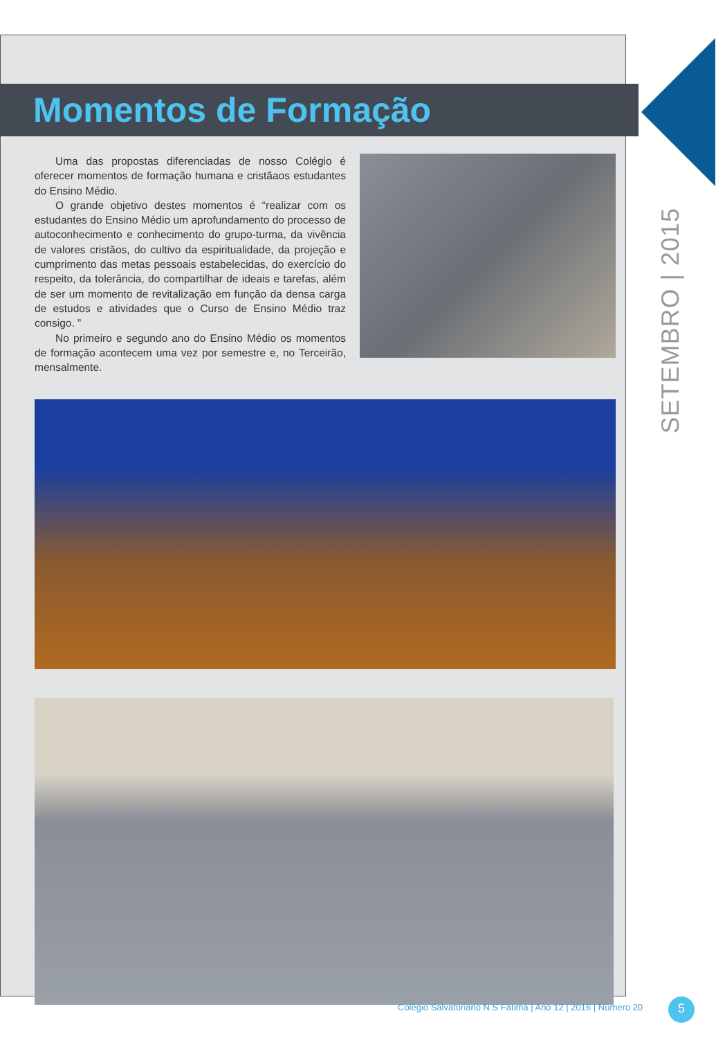Momentos de Formação
Uma das propostas diferenciadas de nosso Colégio é oferecer momentos de formação humana e cristãaos estudantes do Ensino Médio.
O grande objetivo destes momentos é “realizar com os estudantes do Ensino Médio um aprofundamento do processo de autoconhecimento e conhecimento do grupo-turma, da vivência de valores cristãos, do cultivo da espiritualidade, da projeção e cumprimento das metas pessoais estabelecidas, do exercício do respeito, da tolerância, do compartilhar de ideais e tarefas, além de ser um momento de revitalização em função da densa carga de estudos e atividades que o Curso de Ensino Médio traz consigo. ”
No primeiro e segundo ano do Ensino Médio os momentos de formação acontecem uma vez por semestre e, no Terceirão, mensalmente.
SETEMBRO | 2015
Colégio Salvatoriano N S Fátima | Ano 12 | 2016 | Número 20
5